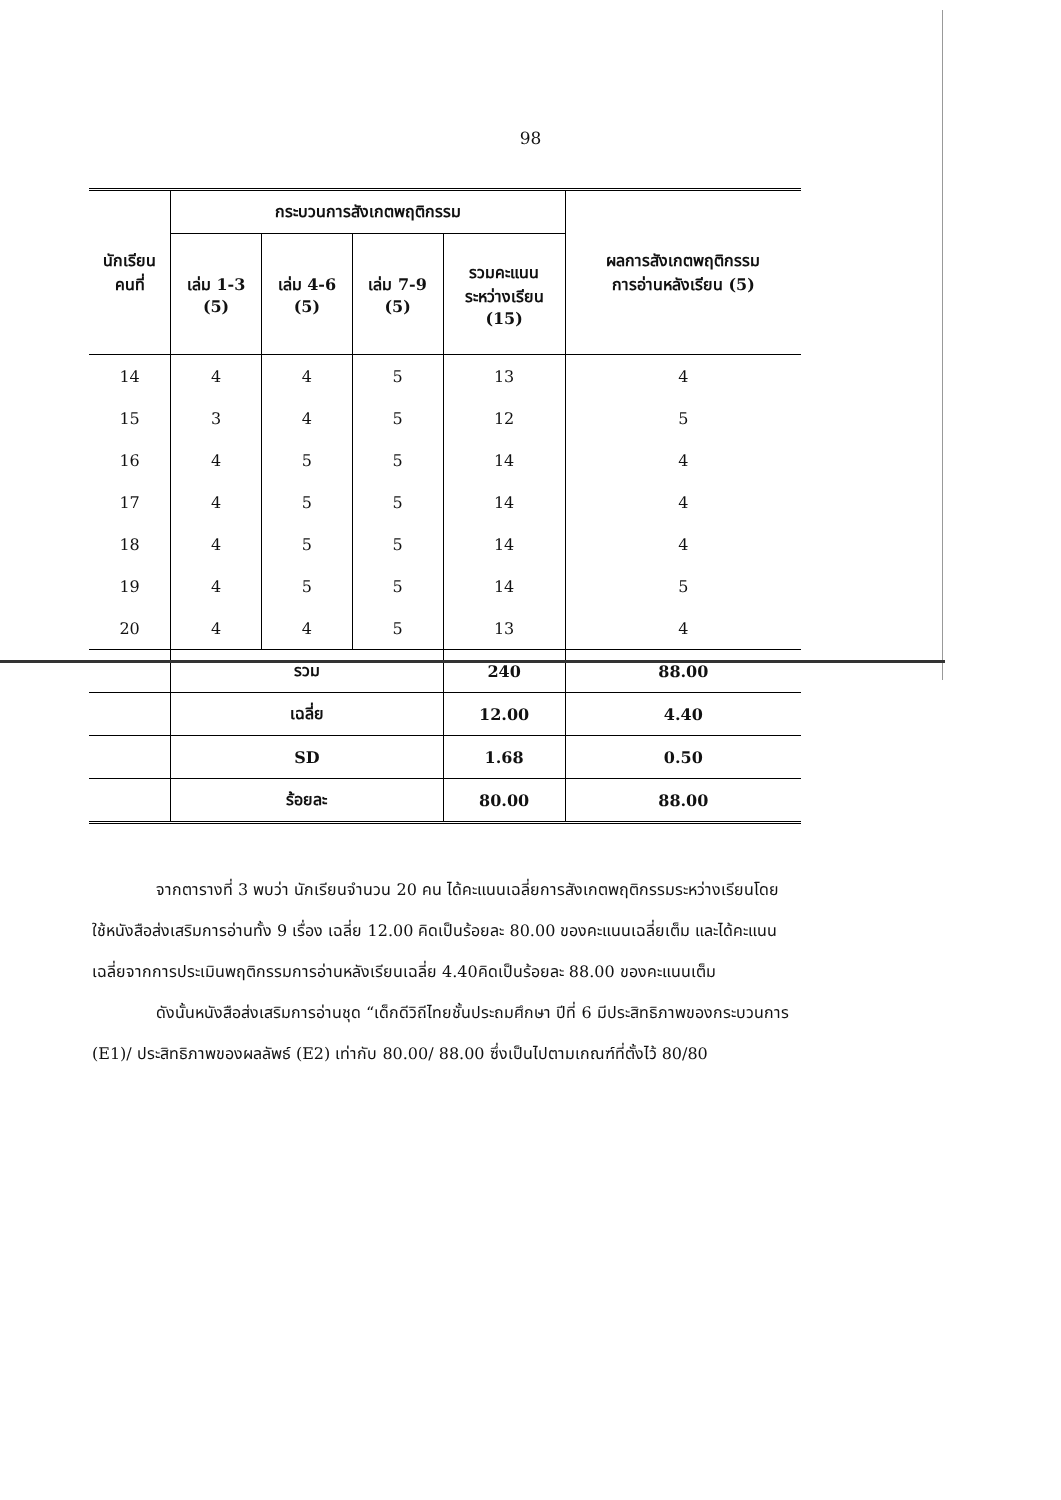98
| นักเรียน คนที่ | กระบวนการสังเกตพฤติกรรม | | | | ผลการสังเกตพฤติกรรม การอ่านหลังเรียน (5) |
| --- | --- | --- | --- | --- | --- |
| | เล่ม 1-3 (5) | เล่ม 4-6 (5) | เล่ม 7-9 (5) | รวมคะแนน ระหว่างเรียน (15) | |
| 14 | 4 | 4 | 5 | 13 | 4 |
| 15 | 3 | 4 | 5 | 12 | 5 |
| 16 | 4 | 5 | 5 | 14 | 4 |
| 17 | 4 | 5 | 5 | 14 | 4 |
| 18 | 4 | 5 | 5 | 14 | 4 |
| 19 | 4 | 5 | 5 | 14 | 5 |
| 20 | 4 | 4 | 5 | 13 | 4 |
| | รวม | | | 240 | 88.00 |
| | เฉลี่ย | | | 12.00 | 4.40 |
| | SD | | | 1.68 | 0.50 |
| | ร้อยละ | | | 80.00 | 88.00 |
    จากตารางที่ 3 พบว่า นักเรียนจำนวน 20 คน ได้คะแนนเฉลี่ยการสังเกตพฤติกรรมระหว่างเรียนโดยใช้หนังสือส่งเสริมการอ่านทั้ง 9 เรื่อง เฉลี่ย 12.00 คิดเป็นร้อยละ 80.00 ของคะแนนเฉลี่ยเต็ม และได้คะแนนเฉลี่ยจากการประเมินพฤติกรรมการอ่านหลังเรียนเฉลี่ย 4.40คิดเป็นร้อยละ 88.00 ของคะแนนเต็ม
    ดังนั้นหนังสือส่งเสริมการอ่านชุด “เด็กดีวิถีไทยชั้นประถมศึกษา ปีที่ 6 มีประสิทธิภาพของกระบวนการ (E1)/ ประสิทธิภาพของผลลัพธ์ (E2) เท่ากับ 80.00/ 88.00 ซึ่งเป็นไปตามเกณฑ์ที่ตั้งไว้ 80/80